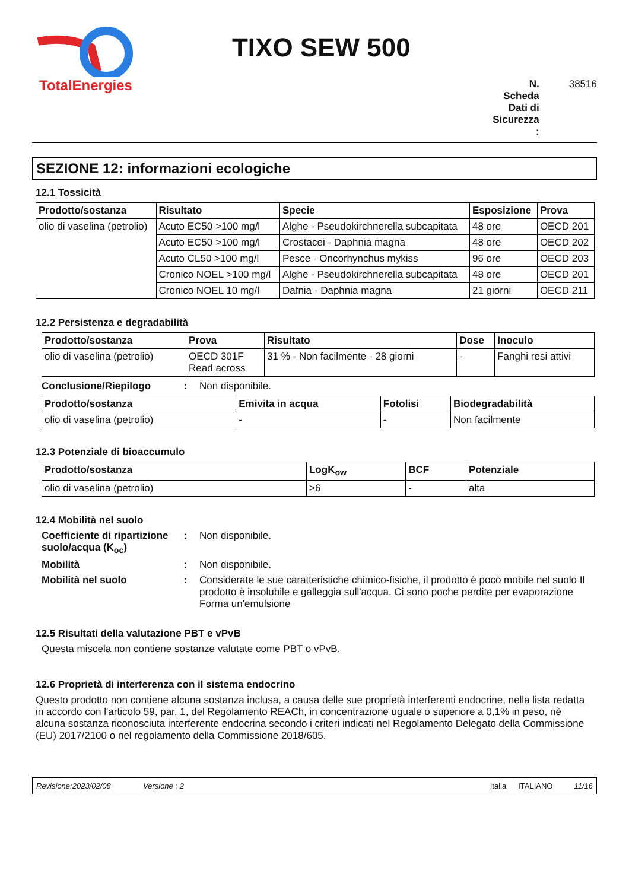TotalEnergies
TIXO SEW 500
N. Scheda Dati di Sicurezza :
38516
SEZIONE 12: informazioni ecologiche
12.1 Tossicità
| Prodotto/sostanza | Risultato | Specie | Esposizione | Prova |
| --- | --- | --- | --- | --- |
| olio di vaselina (petrolio) | Acuto EC50 >100 mg/l | Alghe - Pseudokirchnerella subcapitata | 48 ore | OECD 201 |
| | Acuto EC50 >100 mg/l | Crostacei - Daphnia magna | 48 ore | OECD 202 |
| | Acuto CL50 >100 mg/l | Pesce - Oncorhynchus mykiss | 96 ore | OECD 203 |
| | Cronico NOEL >100 mg/l | Alghe - Pseudokirchnerella subcapitata | 48 ore | OECD 201 |
| | Cronico NOEL 10 mg/l | Dafnia - Daphnia magna | 21 giorni | OECD 211 |
12.2 Persistenza e degradabilità
| Prodotto/sostanza | Prova | Risultato | Dose | Inoculo |
| --- | --- | --- | --- | --- |
| olio di vaselina (petrolio) | OECD 301F Read across | 31 % - Non facilmente - 28 giorni | - | Fanghi resi attivi |
Conclusione/Riepilogo : Non disponibile.
| Prodotto/sostanza | Emivita in acqua | Fotolisi | Biodegradabilità |
| --- | --- | --- | --- |
| olio di vaselina (petrolio) | - | - | Non facilmente |
12.3 Potenziale di bioaccumulo
| Prodotto/sostanza | LogK<sub>ow</sub> | BCF | Potenziale |
| --- | --- | --- | --- |
| olio di vaselina (petrolio) | >6 | - | alta |
12.4 Mobilità nel suolo
Coefficiente di ripartizione suolo/acqua (K<sub>oc</sub>)
: Non disponibile.
Mobilità : Non disponibile.
Mobilità nel suolo : Considerate le sue caratteristiche chimico-fisiche, il prodotto è poco mobile nel suolo Il prodotto è insolubile e galleggia sull'acqua. Ci sono poche perdite per evaporazione Forma un'emulsione
12.5 Risultati della valutazione PBT e vPvB
Questa miscela non contiene sostanze valutate come PBT o vPvB.
12.6 Proprietà di interferenza con il sistema endocrino
Questo prodotto non contiene alcuna sostanza inclusa, a causa delle sue proprietà interferenti endocrine, nella lista redatta in accordo con l'articolo 59, par. 1, del Regolamento REACh, in concentrazione uguale o superiore a 0,1% in peso, nè alcuna sostanza riconosciuta interferente endocrina secondo i criteri indicati nel Regolamento Delegato della Commissione (EU) 2017/2100 o nel regolamento della Commissione 2018/605.
Revisione:2023/02/08 Versione : 2 Italia ITALIANO 11/16